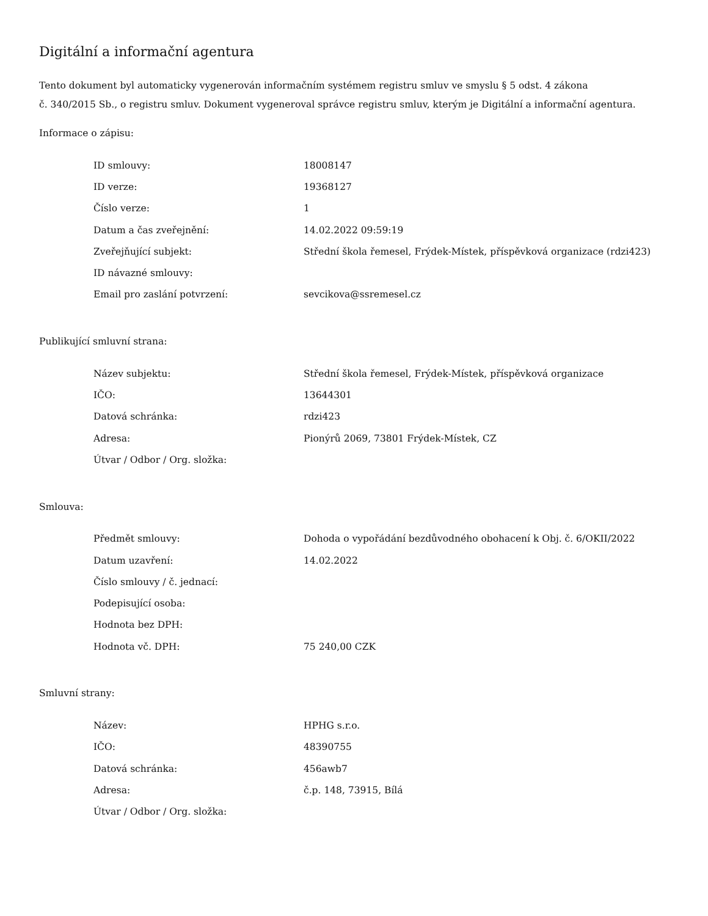Digitální a informační agentura
Tento dokument byl automaticky vygenerován informačním systémem registru smluv ve smyslu § 5 odst. 4 zákona
č. 340/2015 Sb., o registru smluv. Dokument vygeneroval správce registru smluv, kterým je Digitální a informační agentura.
Informace o zápisu:
| ID smlouvy: | 18008147 |
| ID verze: | 19368127 |
| Číslo verze: | 1 |
| Datum a čas zveřejnění: | 14.02.2022 09:59:19 |
| Zveřejňující subjekt: | Střední škola řemesel, Frýdek-Místek, příspěvková organizace (rdzi423) |
| ID návazné smlouvy: | |
| Email pro zaslání potvrzení: | sevcikova@ssremesel.cz |
Publikující smluvní strana:
| Název subjektu: | Střední škola řemesel, Frýdek-Místek, příspěvková organizace |
| IČO: | 13644301 |
| Datová schránka: | rdzi423 |
| Adresa: | Pionýrů 2069, 73801 Frýdek-Místek, CZ |
| Útvar / Odbor / Org. složka: | |
Smlouva:
| Předmět smlouvy: | Dohoda o vypořádání bezdůvodného obohacení k Obj. č. 6/OKII/2022 |
| Datum uzavření: | 14.02.2022 |
| Číslo smlouvy / č. jednací: | |
| Podepisující osoba: | |
| Hodnota bez DPH: | |
| Hodnota vč. DPH: | 75 240,00 CZK |
Smluvní strany:
| Název: | HPHG s.r.o. |
| IČO: | 48390755 |
| Datová schránka: | 456awb7 |
| Adresa: | č.p. 148, 73915, Bílá |
| Útvar / Odbor / Org. složka: | |